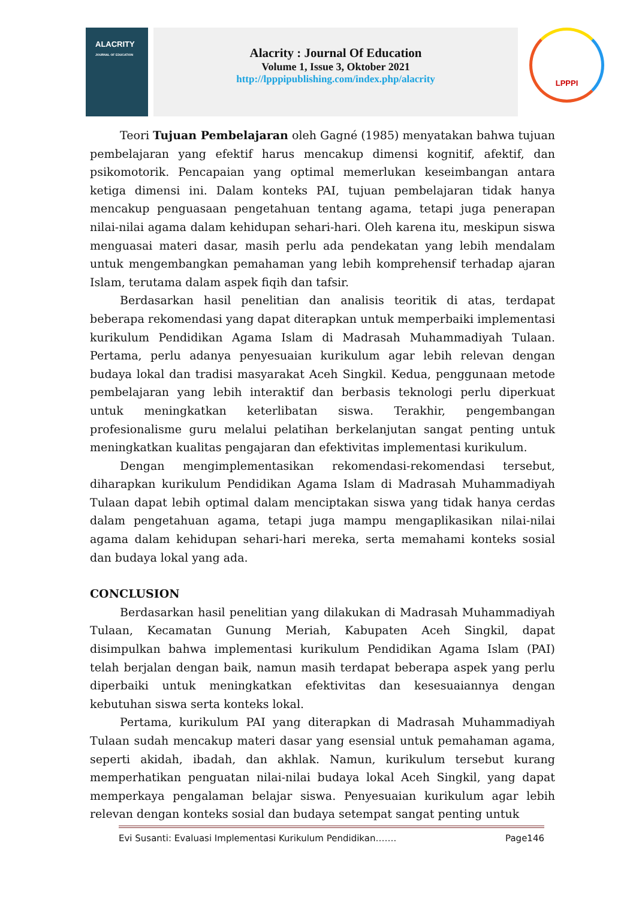ALACRITY
JOURNAL OF EDUCATION
Alacrity : Journal Of Education
Volume 1, Issue 3, Oktober 2021
http://lpppipublishing.com/index.php/alacrity
LPPPI
Teori Tujuan Pembelajaran oleh Gagné (1985) menyatakan bahwa tujuan pembelajaran yang efektif harus mencakup dimensi kognitif, afektif, dan psikomotorik. Pencapaian yang optimal memerlukan keseimbangan antara ketiga dimensi ini. Dalam konteks PAI, tujuan pembelajaran tidak hanya mencakup penguasaan pengetahuan tentang agama, tetapi juga penerapan nilai-nilai agama dalam kehidupan sehari-hari. Oleh karena itu, meskipun siswa menguasai materi dasar, masih perlu ada pendekatan yang lebih mendalam untuk mengembangkan pemahaman yang lebih komprehensif terhadap ajaran Islam, terutama dalam aspek fiqih dan tafsir.
Berdasarkan hasil penelitian dan analisis teoritik di atas, terdapat beberapa rekomendasi yang dapat diterapkan untuk memperbaiki implementasi kurikulum Pendidikan Agama Islam di Madrasah Muhammadiyah Tulaan. Pertama, perlu adanya penyesuaian kurikulum agar lebih relevan dengan budaya lokal dan tradisi masyarakat Aceh Singkil. Kedua, penggunaan metode pembelajaran yang lebih interaktif dan berbasis teknologi perlu diperkuat untuk meningkatkan keterlibatan siswa. Terakhir, pengembangan profesionalisme guru melalui pelatihan berkelanjutan sangat penting untuk meningkatkan kualitas pengajaran dan efektivitas implementasi kurikulum.
Dengan mengimplementasikan rekomendasi-rekomendasi tersebut, diharapkan kurikulum Pendidikan Agama Islam di Madrasah Muhammadiyah Tulaan dapat lebih optimal dalam menciptakan siswa yang tidak hanya cerdas dalam pengetahuan agama, tetapi juga mampu mengaplikasikan nilai-nilai agama dalam kehidupan sehari-hari mereka, serta memahami konteks sosial dan budaya lokal yang ada.
CONCLUSION
Berdasarkan hasil penelitian yang dilakukan di Madrasah Muhammadiyah Tulaan, Kecamatan Gunung Meriah, Kabupaten Aceh Singkil, dapat disimpulkan bahwa implementasi kurikulum Pendidikan Agama Islam (PAI) telah berjalan dengan baik, namun masih terdapat beberapa aspek yang perlu diperbaiki untuk meningkatkan efektivitas dan kesesuaiannya dengan kebutuhan siswa serta konteks lokal.
Pertama, kurikulum PAI yang diterapkan di Madrasah Muhammadiyah Tulaan sudah mencakup materi dasar yang esensial untuk pemahaman agama, seperti akidah, ibadah, dan akhlak. Namun, kurikulum tersebut kurang memperhatikan penguatan nilai-nilai budaya lokal Aceh Singkil, yang dapat memperkaya pengalaman belajar siswa. Penyesuaian kurikulum agar lebih relevan dengan konteks sosial dan budaya setempat sangat penting untuk
Evi Susanti: Evaluasi Implementasi Kurikulum Pendidikan……. Page146